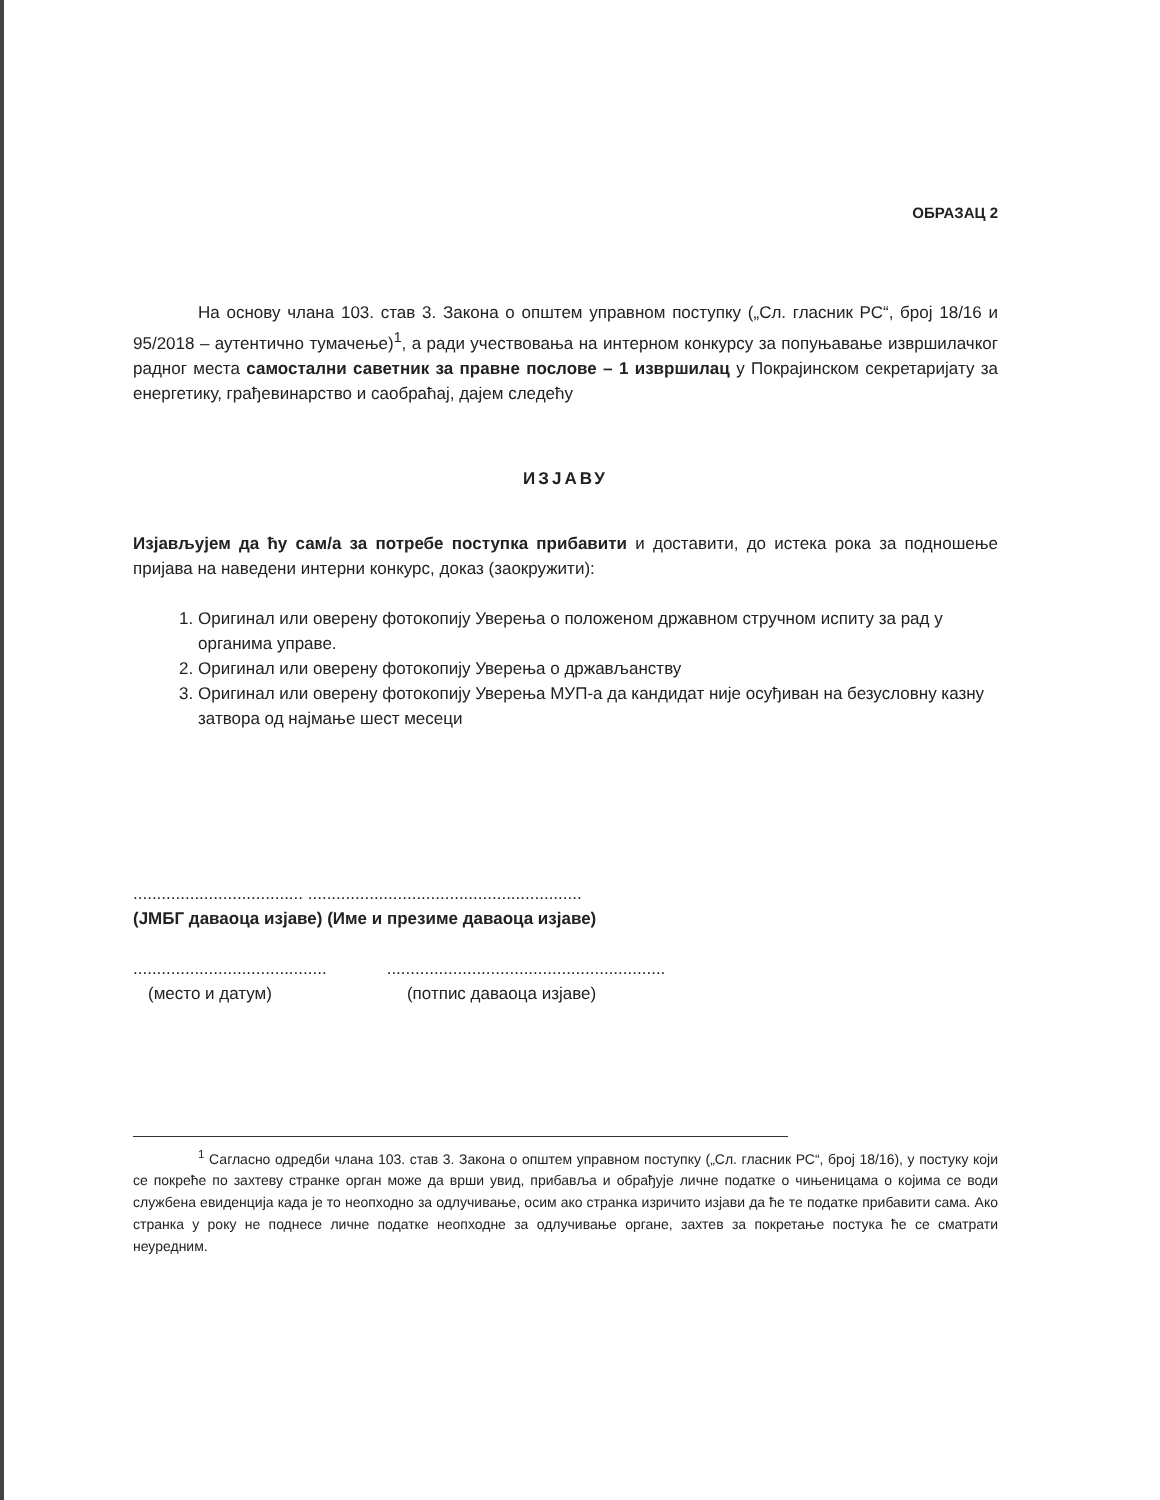ОБРАЗАЦ 2
На основу члана 103. став 3. Закона о општем управном поступку („Сл. гласник РС“, број 18/16 и 95/2018 – аутентично тумачење)<sup>1</sup>, а ради учествовања на интерном конкурсу за попуњавање извршилачког радног места самостални саветник за правне послове – 1 извршилац у Покрајинском секретаријату за енергетику, грађевинарство и саобраћај, дајем следећу
ИЗЈАВУ
Изјављујем да ћу сам/а за потребе поступка прибавити и доставити, до истека рока за подношење пријава на наведени интерни конкурс, доказ (заокружити):
1. Оригинал или оверену фотокопију Уверења о положеном државном стручном испиту за рад у органима управе.
2. Оригинал или оверену фотокопију Уверења о држављанству
3. Оригинал или оверену фотокопију Уверења МУП-а да кандидат није осуђиван на безусловну казну затвора од најмање шест месеци
.................................... ..........................................................
(ЈМБГ даваоца изјаве) (Име и презиме даваоца изјаве)
....................................................................................................
(место и датум) (потпис даваоца изјаве)
<sup>1</sup> Сагласно одредби члана 103. став 3. Закона о општем управном поступку („Сл. гласник РС“, број 18/16), у постуку који се покреће по захтеву странке орган може да врши увид, прибавља и обрађује личне податке о чињеницама о којима се води службена евиденција када је то неопходно за одлучивање, осим ако странка изричито изјави да ће те податке прибавити сама. Ако странка у року не поднесе личне податке неопходне за одлучивање органе, захтев за покретање постука ће се сматрати неуредним.